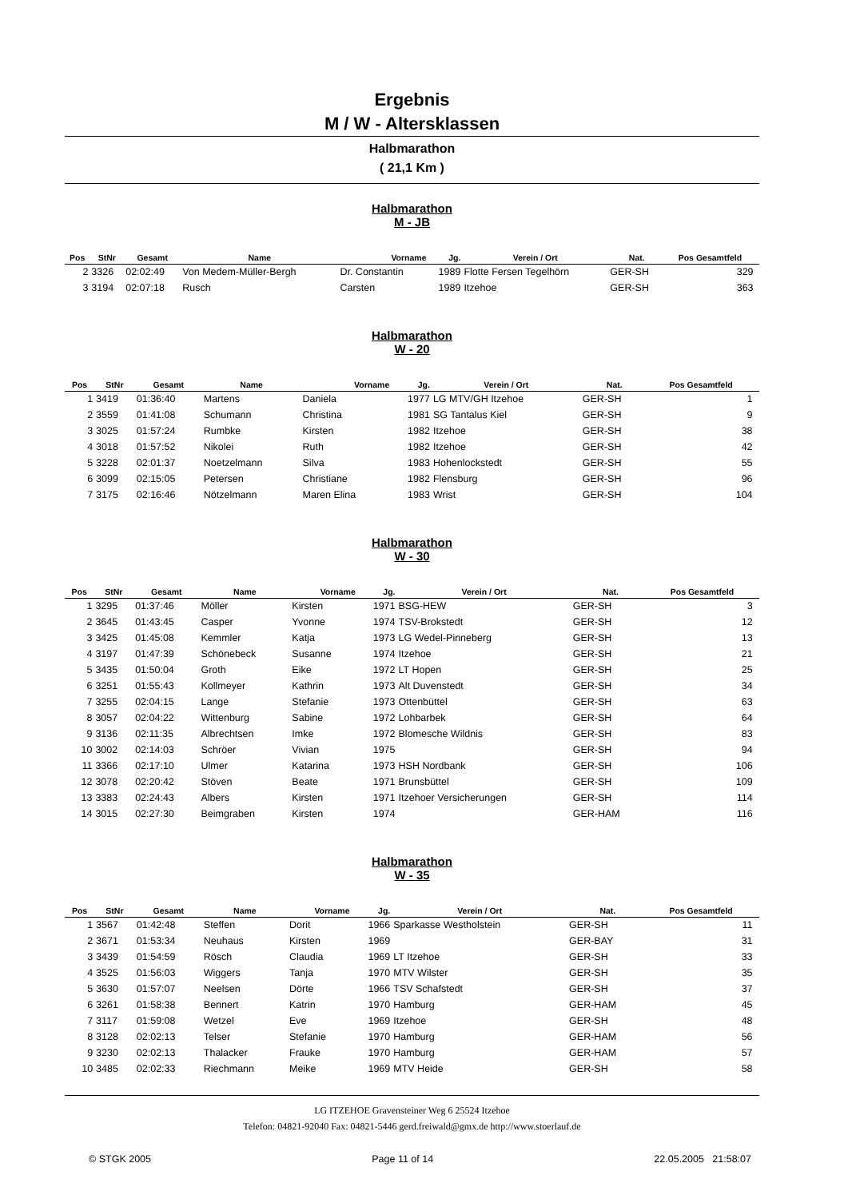Ergebnis
M / W - Altersklassen
Halbmarathon
( 21,1 Km )
Halbmarathon
M - JB
| Pos | StNr | Gesamt | Name | Vorname | Jg. | Verein / Ort | Nat. | Pos Gesamtfeld | |
| --- | --- | --- | --- | --- | --- | --- | --- | --- | --- |
| 2 | 3326 | 02:02:49 | Von Medem-Müller-Bergh | Dr. Constantin | 1989 | Flotte Fersen Tegelhörn | GER-SH | 329 | |
| 3 | 3194 | 02:07:18 | Rusch | Carsten | 1989 | Itzehoe | GER-SH | 363 | |
Halbmarathon
W - 20
| Pos | StNr | Gesamt | Name | Vorname | Jg. | Verein / Ort | Nat. | Pos Gesamtfeld | |
| --- | --- | --- | --- | --- | --- | --- | --- | --- | --- |
| 1 | 3419 | 01:36:40 | Martens | Daniela | 1977 | LG MTV/GH Itzehoe | GER-SH | 1 | |
| 2 | 3559 | 01:41:08 | Schumann | Christina | 1981 | SG Tantalus Kiel | GER-SH | 9 | |
| 3 | 3025 | 01:57:24 | Rumbke | Kirsten | 1982 | Itzehoe | GER-SH | 38 | |
| 4 | 3018 | 01:57:52 | Nikolei | Ruth | 1982 | Itzehoe | GER-SH | 42 | |
| 5 | 3228 | 02:01:37 | Noetzelmann | Silva | 1983 | Hohenlockstedt | GER-SH | 55 | |
| 6 | 3099 | 02:15:05 | Petersen | Christiane | 1982 | Flensburg | GER-SH | 96 | |
| 7 | 3175 | 02:16:46 | Nötzelmann | Maren Elina | 1983 | Wrist | GER-SH | 104 | |
Halbmarathon
W - 30
| Pos | StNr | Gesamt | Name | Vorname | Jg. | Verein / Ort | Nat. | Pos Gesamtfeld | |
| --- | --- | --- | --- | --- | --- | --- | --- | --- | --- |
| 1 | 3295 | 01:37:46 | Möller | Kirsten | 1971 | BSG-HEW | GER-SH | 3 | |
| 2 | 3645 | 01:43:45 | Casper | Yvonne | 1974 | TSV-Brokstedt | GER-SH | 12 | |
| 3 | 3425 | 01:45:08 | Kemmler | Katja | 1973 | LG Wedel-Pinneberg | GER-SH | 13 | |
| 4 | 3197 | 01:47:39 | Schönebeck | Susanne | 1974 | Itzehoe | GER-SH | 21 | |
| 5 | 3435 | 01:50:04 | Groth | Eike | 1972 | LT Hopen | GER-SH | 25 | |
| 6 | 3251 | 01:55:43 | Kollmeyer | Kathrin | 1973 | Alt Duvenstedt | GER-SH | 34 | |
| 7 | 3255 | 02:04:15 | Lange | Stefanie | 1973 | Ottenbüttel | GER-SH | 63 | |
| 8 | 3057 | 02:04:22 | Wittenburg | Sabine | 1972 | Lohbarbek | GER-SH | 64 | |
| 9 | 3136 | 02:11:35 | Albrechtsen | Imke | 1972 | Blomesche Wildnis | GER-SH | 83 | |
| 10 | 3002 | 02:14:03 | Schröer | Vivian | 1975 | | GER-SH | 94 | |
| 11 | 3366 | 02:17:10 | Ulmer | Katarina | 1973 | HSH Nordbank | GER-SH | 106 | |
| 12 | 3078 | 02:20:42 | Stöven | Beate | 1971 | Brunsbüttel | GER-SH | 109 | |
| 13 | 3383 | 02:24:43 | Albers | Kirsten | 1971 | Itzehoer Versicherungen | GER-SH | 114 | |
| 14 | 3015 | 02:27:30 | Beimgraben | Kirsten | 1974 | | GER-HAM | 116 | |
Halbmarathon
W - 35
| Pos | StNr | Gesamt | Name | Vorname | Jg. | Verein / Ort | Nat. | Pos Gesamtfeld | |
| --- | --- | --- | --- | --- | --- | --- | --- | --- | --- |
| 1 | 3567 | 01:42:48 | Steffen | Dorit | 1966 | Sparkasse Westholstein | GER-SH | 11 | |
| 2 | 3671 | 01:53:34 | Neuhaus | Kirsten | 1969 | | GER-BAY | 31 | |
| 3 | 3439 | 01:54:59 | Rösch | Claudia | 1969 | LT Itzehoe | GER-SH | 33 | |
| 4 | 3525 | 01:56:03 | Wiggers | Tanja | 1970 | MTV Wilster | GER-SH | 35 | |
| 5 | 3630 | 01:57:07 | Neelsen | Dörte | 1966 | TSV Schafstedt | GER-SH | 37 | |
| 6 | 3261 | 01:58:38 | Bennert | Katrin | 1970 | Hamburg | GER-HAM | 45 | |
| 7 | 3117 | 01:59:08 | Wetzel | Eve | 1969 | Itzehoe | GER-SH | 48 | |
| 8 | 3128 | 02:02:13 | Telser | Stefanie | 1970 | Hamburg | GER-HAM | 56 | |
| 9 | 3230 | 02:02:13 | Thalacker | Frauke | 1970 | Hamburg | GER-HAM | 57 | |
| 10 | 3485 | 02:02:33 | Riechmann | Meike | 1969 | MTV Heide | GER-SH | 58 | |
LG ITZEHOE Gravensteiner Weg 6 25524 Itzehoe
Telefon: 04821-92040 Fax: 04821-5446 gerd.freiwald@gmx.de http://www.stoerlauf.de
© STGK 2005 Page 11 of 14 22.05.2005 21:58:07